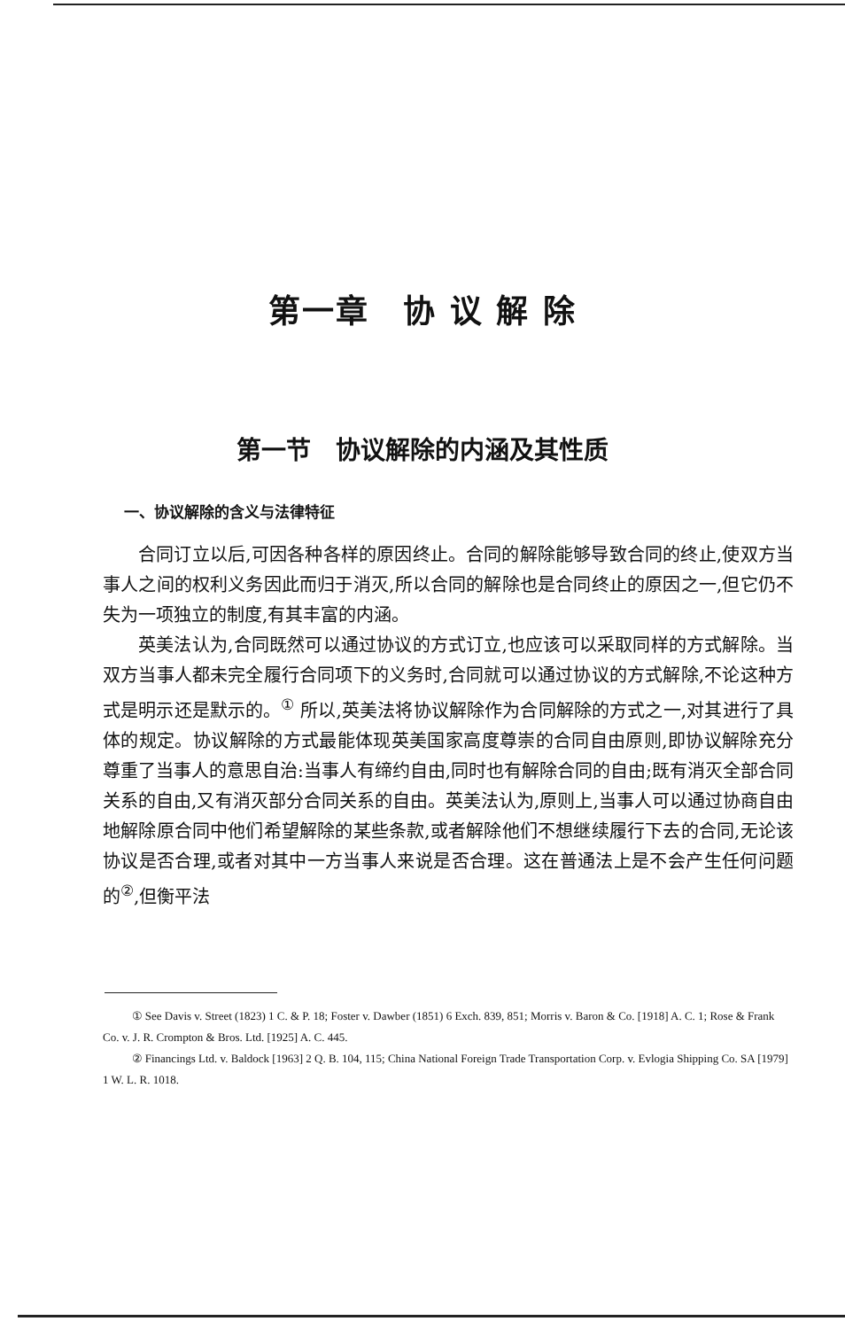第一章　协 议 解 除
第一节　协议解除的内涵及其性质
一、协议解除的含义与法律特征
合同订立以后,可因各种各样的原因终止。合同的解除能够导致合同的终止,使双方当事人之间的权利义务因此而归于消灭,所以合同的解除也是合同终止的原因之一,但它仍不失为一项独立的制度,有其丰富的内涵。
英美法认为,合同既然可以通过协议的方式订立,也应该可以采取同样的方式解除。当双方当事人都未完全履行合同项下的义务时,合同就可以通过协议的方式解除,不论这种方式是明示还是默示的。<sup>①</sup> 所以,英美法将协议解除作为合同解除的方式之一,对其进行了具体的规定。协议解除的方式最能体现英美国家高度尊崇的合同自由原则,即协议解除充分尊重了当事人的意思自治:当事人有缔约自由,同时也有解除合同的自由;既有消灭全部合同关系的自由,又有消灭部分合同关系的自由。英美法认为,原则上,当事人可以通过协商自由地解除原合同中他们希望解除的某些条款,或者解除他们不想继续履行下去的合同,无论该协议是否合理,或者对其中一方当事人来说是否合理。这在普通法上是不会产生任何问题的<sup>②</sup>,但衡平法
① See Davis v. Street (1823) 1 C. & P. 18; Foster v. Dawber (1851) 6 Exch. 839, 851; Morris v. Baron & Co. [1918] A. C. 1; Rose & Frank Co. v. J. R. Crompton & Bros. Ltd. [1925] A. C. 445.
② Financings Ltd. v. Baldock [1963] 2 Q. B. 104, 115; China National Foreign Trade Transportation Corp. v. Evlogia Shipping Co. SA [1979] 1 W. L. R. 1018.